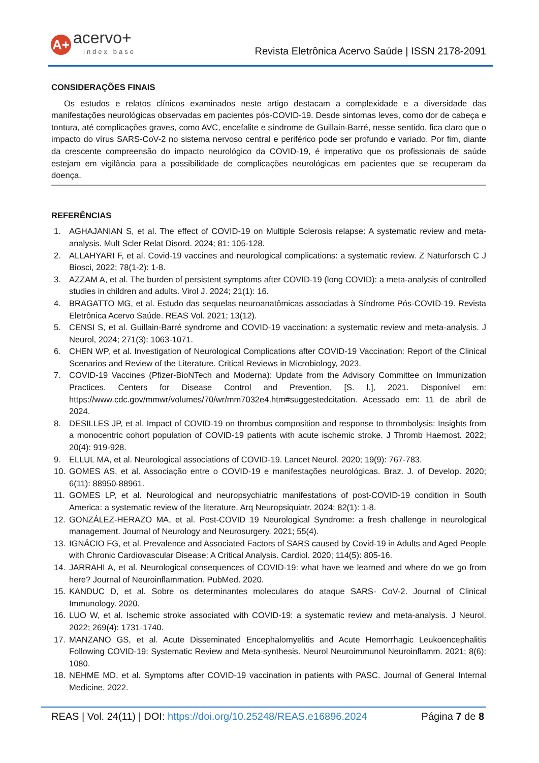A+
acervo+
index base
Revista Eletrônica Acervo Saúde | ISSN 2178-2091
CONSIDERAÇÕES FINAIS
Os estudos e relatos clínicos examinados neste artigo destacam a complexidade e a diversidade das manifestações neurológicas observadas em pacientes pós-COVID-19. Desde sintomas leves, como dor de cabeça e tontura, até complicações graves, como AVC, encefalite e síndrome de Guillain-Barré, nesse sentido, fica claro que o impacto do vírus SARS-CoV-2 no sistema nervoso central e periférico pode ser profundo e variado. Por fim, diante da crescente compreensão do impacto neurológico da COVID-19, é imperativo que os profissionais de saúde estejam em vigilância para a possibilidade de complicações neurológicas em pacientes que se recuperam da doença.
REFERÊNCIAS
1. AGHAJANIAN S, et al. The effect of COVID-19 on Multiple Sclerosis relapse: A systematic review and meta-analysis. Mult Scler Relat Disord. 2024; 81: 105-128.
2. ALLAHYARI F, et al. Covid-19 vaccines and neurological complications: a systematic review. Z Naturforsch C J Biosci, 2022; 78(1-2): 1-8.
3. AZZAM A, et al. The burden of persistent symptoms after COVID-19 (long COVID): a meta-analysis of controlled studies in children and adults. Virol J. 2024; 21(1): 16.
4. BRAGATTO MG, et al. Estudo das sequelas neuroanatômicas associadas à Síndrome Pós-COVID-19. Revista Eletrônica Acervo Saúde. REAS Vol. 2021; 13(12).
5. CENSI S, et al. Guillain-Barré syndrome and COVID-19 vaccination: a systematic review and meta-analysis. J Neurol, 2024; 271(3): 1063-1071.
6. CHEN WP, et al. Investigation of Neurological Complications after COVID-19 Vaccination: Report of the Clinical Scenarios and Review of the Literature. Critical Reviews in Microbiology, 2023.
7. COVID-19 Vaccines (Pfizer-BioNTech and Moderna): Update from the Advisory Committee on Immunization Practices. Centers for Disease Control and Prevention, [S. l.], 2021. Disponível em: https://www.cdc.gov/mmwr/volumes/70/wr/mm7032e4.htm#suggestedcitation. Acessado em: 11 de abril de 2024.
8. DESILLES JP, et al. Impact of COVID-19 on thrombus composition and response to thrombolysis: Insights from a monocentric cohort population of COVID-19 patients with acute ischemic stroke. J Thromb Haemost. 2022; 20(4): 919-928.
9. ELLUL MA, et al. Neurological associations of COVID-19. Lancet Neurol. 2020; 19(9): 767-783.
10. GOMES AS, et al. Associação entre o COVID-19 e manifestações neurológicas. Braz. J. of Develop. 2020; 6(11): 88950-88961.
11. GOMES LP, et al. Neurological and neuropsychiatric manifestations of post-COVID-19 condition in South America: a systematic review of the literature. Arq Neuropsiquiatr. 2024; 82(1): 1-8.
12. GONZÁLEZ-HERAZO MA, et al. Post-COVID 19 Neurological Syndrome: a fresh challenge in neurological management. Journal of Neurology and Neurosurgery. 2021; 55(4).
13. IGNÁCIO FG, et al. Prevalence and Associated Factors of SARS caused by Covid-19 in Adults and Aged People with Chronic Cardiovascular Disease: A Critical Analysis. Cardiol. 2020; 114(5): 805-16.
14. JARRAHI A, et al. Neurological consequences of COVID-19: what have we learned and where do we go from here? Journal of Neuroinflammation. PubMed. 2020.
15. KANDUC D, et al. Sobre os determinantes moleculares do ataque SARS- CoV-2. Journal of Clinical Immunology. 2020.
16. LUO W, et al. Ischemic stroke associated with COVID-19: a systematic review and meta-analysis. J Neurol. 2022; 269(4): 1731-1740.
17. MANZANO GS, et al. Acute Disseminated Encephalomyelitis and Acute Hemorrhagic Leukoencephalitis Following COVID-19: Systematic Review and Meta-synthesis. Neurol Neuroimmunol Neuroinflamm. 2021; 8(6): 1080.
18. NEHME MD, et al. Symptoms after COVID-19 vaccination in patients with PASC. Journal of General Internal Medicine, 2022.
REAS | Vol. 24(11) | DOI: https://doi.org/10.25248/REAS.e16896.2024 Página 7 de 8